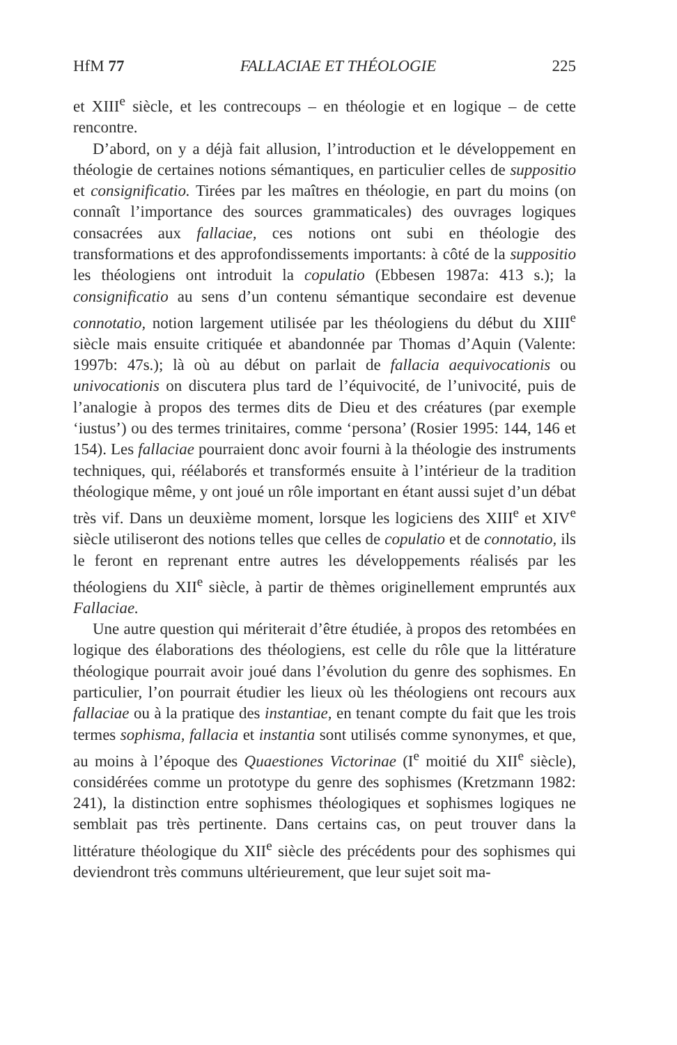HfM 77 FALLACIAE ET THÉOLOGIE 225
et XIII<sup>e</sup> siècle, et les contrecoups – en théologie et en logique – de cette rencontre.
D’abord, on y a déjà fait allusion, l’introduction et le développement en théologie de certaines notions sémantiques, en particulier celles de suppositio et consignificatio. Tirées par les maîtres en théologie, en part du moins (on connaît l’importance des sources grammaticales) des ouvrages logiques consacrées aux fallaciae, ces notions ont subi en théologie des transformations et des approfondissements importants: à côté de la suppositio les théologiens ont introduit la copulatio (Ebbesen 1987a: 413 s.); la consignificatio au sens d’un contenu sémantique secondaire est devenue connotatio, notion largement utilisée par les théologiens du début du XIII<sup>e</sup> siècle mais ensuite critiquée et abandonnée par Thomas d’Aquin (Valente: 1997b: 47s.); là où au début on parlait de fallacia aequivocationis ou univocationis on discutera plus tard de l’équivocité, de l’univocité, puis de l’analogie à propos des termes dits de Dieu et des créatures (par exemple ‘iustus’) ou des termes trinitaires, comme ‘persona’ (Rosier 1995: 144, 146 et 154). Les fallaciae pourraient donc avoir fourni à la théologie des instruments techniques, qui, réélaborés et transformés ensuite à l’intérieur de la tradition théologique même, y ont joué un rôle important en étant aussi sujet d’un débat très vif. Dans un deuxième moment, lorsque les logiciens des XIII<sup>e</sup> et XIV<sup>e</sup> siècle utiliseront des notions telles que celles de copulatio et de connotatio, ils le feront en reprenant entre autres les développements réalisés par les théologiens du XII<sup>e</sup> siècle, à partir de thèmes originellement empruntés aux Fallaciae.
Une autre question qui mériterait d’être étudiée, à propos des retombées en logique des élaborations des théologiens, est celle du rôle que la littérature théologique pourrait avoir joué dans l’évolution du genre des sophismes. En particulier, l’on pourrait étudier les lieux où les théologiens ont recours aux fallaciae ou à la pratique des instantiae, en tenant compte du fait que les trois termes sophisma, fallacia et instantia sont utilisés comme synonymes, et que, au moins à l’époque des Quaestiones Victorinae (I<sup>e</sup> moitié du XII<sup>e</sup> siècle), considérées comme un prototype du genre des sophismes (Kretzmann 1982: 241), la distinction entre sophismes théologiques et sophismes logiques ne semblait pas très pertinente. Dans certains cas, on peut trouver dans la littérature théologique du XII<sup>e</sup> siècle des précédents pour des sophismes qui deviendront très communs ultérieurement, que leur sujet soit ma-